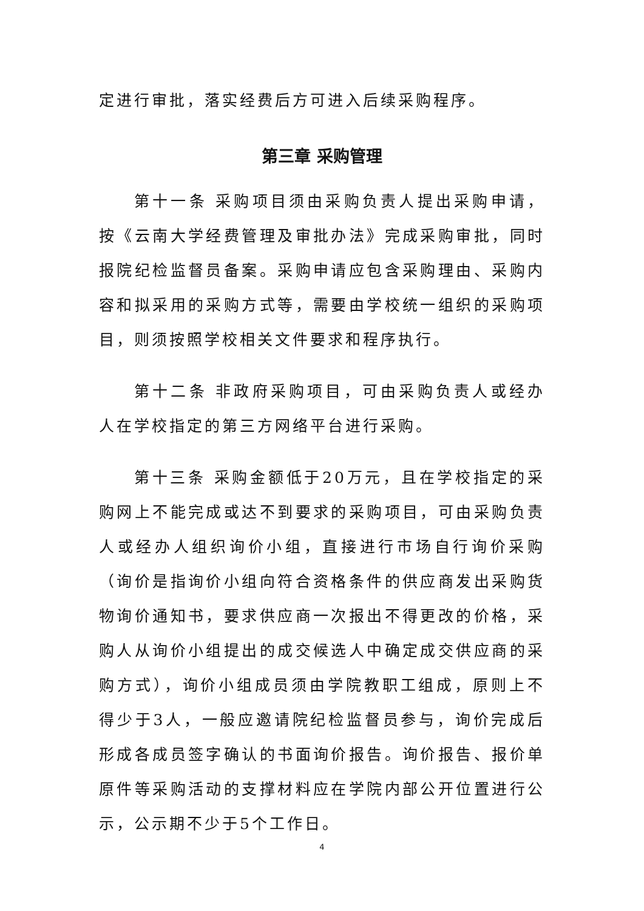定进行审批，落实经费后方可进入后续采购程序。
第三章 采购管理
第十一条 采购项目须由采购负责人提出采购申请，按《云南大学经费管理及审批办法》完成采购审批，同时报院纪检监督员备案。采购申请应包含采购理由、采购内容和拟采用的采购方式等，需要由学校统一组织的采购项目，则须按照学校相关文件要求和程序执行。
第十二条 非政府采购项目，可由采购负责人或经办人在学校指定的第三方网络平台进行采购。
第十三条 采购金额低于20万元，且在学校指定的采购网上不能完成或达不到要求的采购项目，可由采购负责人或经办人组织询价小组，直接进行市场自行询价采购（询价是指询价小组向符合资格条件的供应商发出采购货物询价通知书，要求供应商一次报出不得更改的价格，采购人从询价小组提出的成交候选人中确定成交供应商的采购方式），询价小组成员须由学院教职工组成，原则上不得少于3人，一般应邀请院纪检监督员参与，询价完成后形成各成员签字确认的书面询价报告。询价报告、报价单原件等采购活动的支撑材料应在学院内部公开位置进行公示，公示期不少于5个工作日。
4